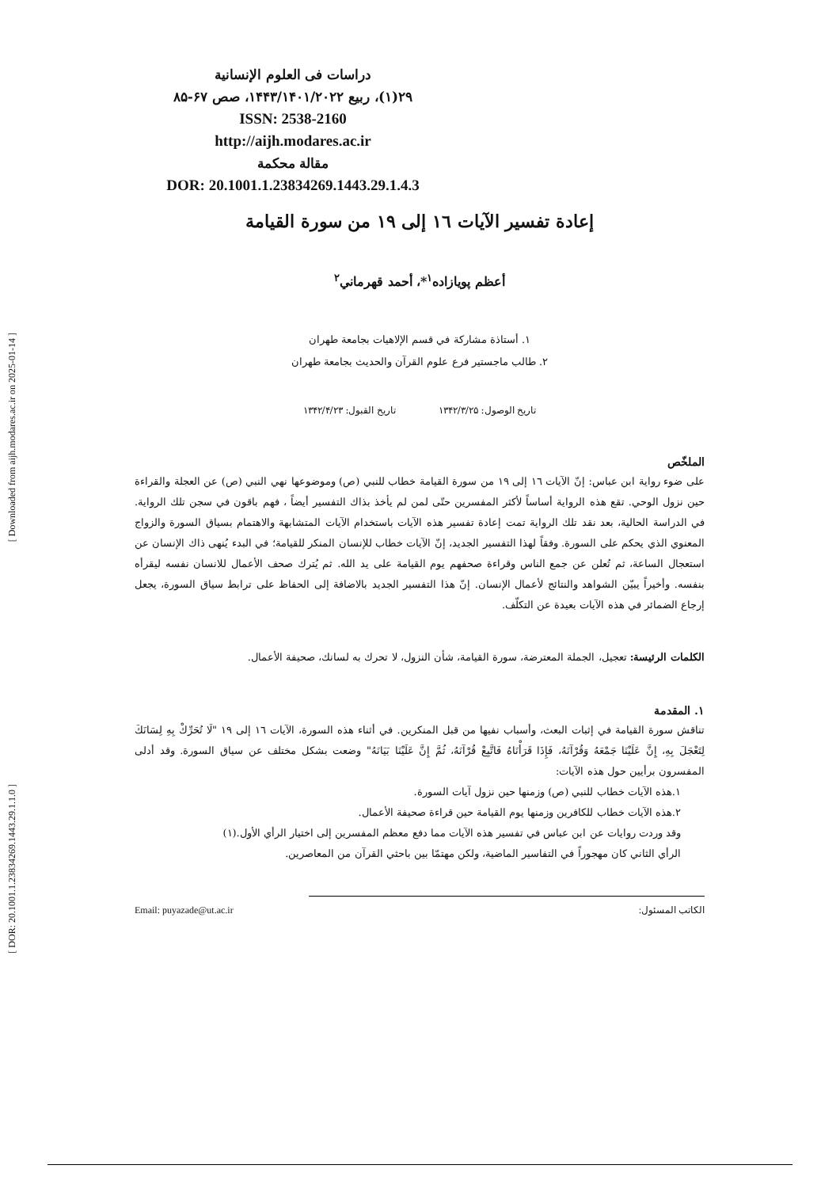[ Downloaded from aijh.modares.ac.ir on 2025-01-14 ]
[ DOR: 20.1001.1.23834269.1443.29.1.1.0 ]
دراسات فی العلوم الإنسانية
٢٩(١)، ربيع ١۴۴٣/١۴٠١/٢٠٢٢، صص ۶٧-٨۵
ISSN: 2538-2160
http://aijh.modares.ac.ir
مقالة محكمة
DOR: 20.1001.1.23834269.1443.29.1.4.3
إعادة تفسير الآيات ١٦ إلى ١٩ من سورة القيامة
أعظم پويازاده<sup>١</sup>*، أحمد قهرماني<sup>٢</sup>
١. أستاذة مشاركة في قسم الإلاهيات بجامعة طهران
٢. طالب ماجستير فرع علوم القرآن والحديث بجامعة طهران
تاريخ الوصول: ١٣۴٢/٣/٢۵ تاريخ القبول: ١٣۴٢/۴/٢٣
الملخّص
على ضوء رواية ابن عباس: إنّ الآيات ١٦ إلى ١٩ من سورة القيامة خطاب للنبي (ص) وموضوعها نهي النبي (ص) عن العجلة والقراءة حين نزول الوحي. تقع هذه الرواية أساساً لأكثر المفسرين حتّى لمن لم يأخذ بذاك التفسير أيضاً ، فهم باقون في سجن تلك الرواية. في الدراسة الحالية، بعد نقد تلك الرواية تمت إعادة تفسير هذه الآيات باستخدام الآيات المتشابهة والاهتمام بسياق السورة والزواج المعنوي الذي يحكم على السورة. وفقاً لهذا التفسير الجديد، إنّ الآيات خطاب للإنسان المنكر للقيامة؛ في البدء يُنهى ذاك الإنسان عن استعجال الساعة، ثم تُعلن عن جمع الناس وقراءة صحفهم يوم القيامة على يد الله. ثم يُترك صحف الأعمال للانسان نفسه ليقرأه بنفسه. وأخيراً يبيّن الشواهد والنتائج لأعمال الإنسان. إنّ هذا التفسير الجديد بالاضافة إلى الحفاظ على ترابط سياق السورة، يجعل إرجاع الضمائر في هذه الآيات بعيدة عن التكلّف.
الكلمات الرئيسة: تعجيل، الجملة المعترضة، سورة القيامة، شأن النزول، لا تحرك به لسانك، صحيفة الأعمال.
١. المقدمة
تناقش سورة القيامة في إثبات البعث، وأسباب نفيها من قبل المنكرين. في أثناء هذه السورة، الآيات ١٦ إلى ١٩ "لَا تُحَرِّكْ بِهِ لِسَانَكَ لِتَعْجَلَ بِهِ، إِنَّ عَلَيْنَا جَمْعَهُ وَقُرْآنَهُ، فَإِذَا قَرَأْنَاهُ فَاتَّبِعْ قُرْآنَهُ، ثُمَّ إِنَّ عَلَيْنَا بَيَانَهُ" وضعت بشكل مختلف عن سياق السورة. وقد أدلى المفسرون برأيين حول هذه الآيات:
١.هذه الآيات خطاب للنبي (ص) وزمنها حين نزول آيات السورة.
٢.هذه الآيات خطاب للكافرين وزمنها يوم القيامة حين قراءة صحيفة الأعمال.
وقد وردت روايات عن ابن عباس في تفسير هذه الآيات مما دفع معظم المفسرين إلى اختيار الرأي الأول.(١)
الرأي الثاني كان مهجوراً في التفاسير الماضية، ولكن مهتمّا بين باحثي القرآن من المعاصرين.
Email: puyazade@ut.ac.ir الكاتب المسئول: